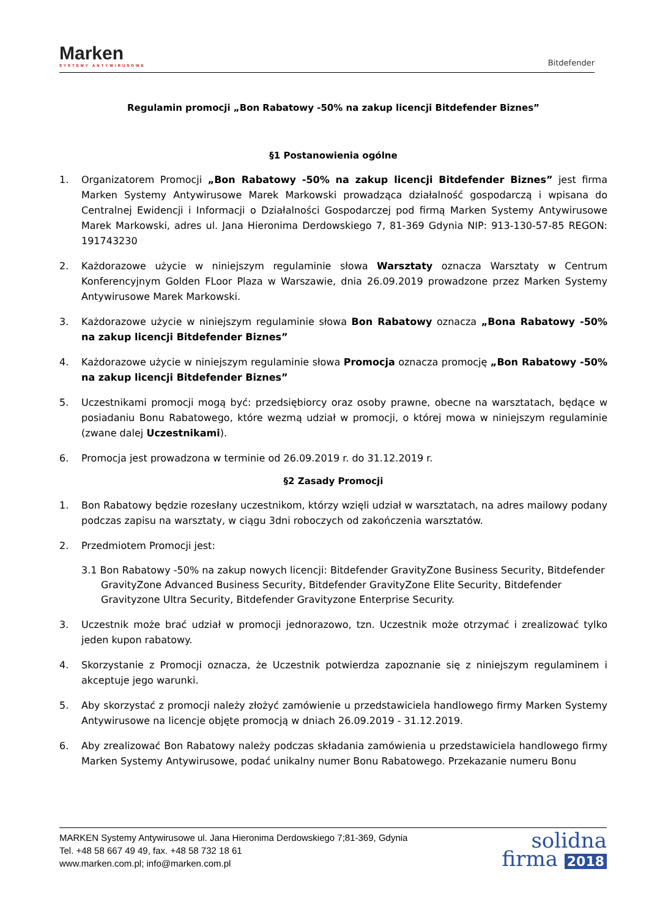Marken
SYSTEMY ANTYWIRUSOWE
Bitdefender
Regulamin promocji „Bon Rabatowy -50% na zakup licencji Bitdefender Biznes”
§1 Postanowienia ogólne
1. Organizatorem Promocji „Bon Rabatowy -50% na zakup licencji Bitdefender Biznes” jest firma Marken Systemy Antywirusowe Marek Markowski prowadząca działalność gospodarczą i wpisana do Centralnej Ewidencji i Informacji o Działalności Gospodarczej pod firmą Marken Systemy Antywirusowe Marek Markowski, adres ul. Jana Hieronima Derdowskiego 7, 81-369 Gdynia NIP: 913-130-57-85 REGON: 191743230
2. Każdorazowe użycie w niniejszym regulaminie słowa Warsztaty oznacza Warsztaty w Centrum Konferencyjnym Golden FLoor Plaza w Warszawie, dnia 26.09.2019 prowadzone przez Marken Systemy Antywirusowe Marek Markowski.
3. Każdorazowe użycie w niniejszym regulaminie słowa Bon Rabatowy oznacza „Bona Rabatowy -50% na zakup licencji Bitdefender Biznes”
4. Każdorazowe użycie w niniejszym regulaminie słowa Promocja oznacza promocję „Bon Rabatowy -50% na zakup licencji Bitdefender Biznes”
5. Uczestnikami promocji mogą być: przedsiębiorcy oraz osoby prawne, obecne na warsztatach, będące w posiadaniu Bonu Rabatowego, które wezmą udział w promocji, o której mowa w niniejszym regulaminie (zwane dalej Uczestnikami).
6. Promocja jest prowadzona w terminie od 26.09.2019 r. do 31.12.2019 r.
§2 Zasady Promocji
1. Bon Rabatowy będzie rozesłany uczestnikom, którzy wzięli udział w warsztatach, na adres mailowy podany podczas zapisu na warsztaty, w ciągu 3dni roboczych od zakończenia warsztatów.
2. Przedmiotem Promocji jest:
3.1 Bon Rabatowy -50% na zakup nowych licencji: Bitdefender GravityZone Business Security, Bitdefender GravityZone Advanced Business Security, Bitdefender GravityZone Elite Security, Bitdefender Gravityzone Ultra Security, Bitdefender Gravityzone Enterprise Security.
3. Uczestnik może brać udział w promocji jednorazowo, tzn. Uczestnik może otrzymać i zrealizować tylko jeden kupon rabatowy.
4. Skorzystanie z Promocji oznacza, że Uczestnik potwierdza zapoznanie się z niniejszym regulaminem i akceptuje jego warunki.
5. Aby skorzystać z promocji należy złożyć zamówienie u przedstawiciela handlowego firmy Marken Systemy Antywirusowe na licencje objęte promocją w dniach 26.09.2019 - 31.12.2019.
6. Aby zrealizować Bon Rabatowy należy podczas składania zamówienia u przedstawiciela handlowego firmy Marken Systemy Antywirusowe, podać unikalny numer Bonu Rabatowego. Przekazanie numeru Bonu
MARKEN Systemy Antywirusowe ul. Jana Hieronima Derdowskiego 7;81-369, Gdynia
Tel. +48 58 667 49 49, fax. +48 58 732 18 61
www.marken.com.pl; info@marken.com.pl
solidna
firma 2018